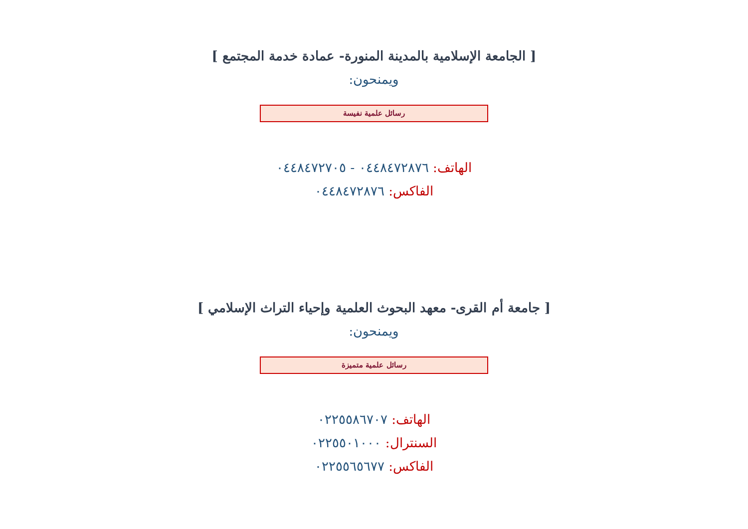[ الجامعة الإسلامية بالمدينة المنورة- عمادة خدمة المجتمع ]
ويمنحون:
رسائل علمية نفيسة
الهاتف: ٠٤٤٨٤٧٢٨٧٦ - ٠٤٤٨٤٧٢٧٠٥
الفاكس: ٠٤٤٨٤٧٢٨٧٦
[ جامعة أم القرى- معهد البحوث العلمية وإحياء التراث الإسلامي ]
ويمنحون:
رسائل علمية متميزة
الهاتف: ٠٢٢٥٥٨٦٧٠٧
السنترال: ٠٢٢٥٥٠١٠٠٠
الفاكس: ٠٢٢٥٥٦٥٦٧٧